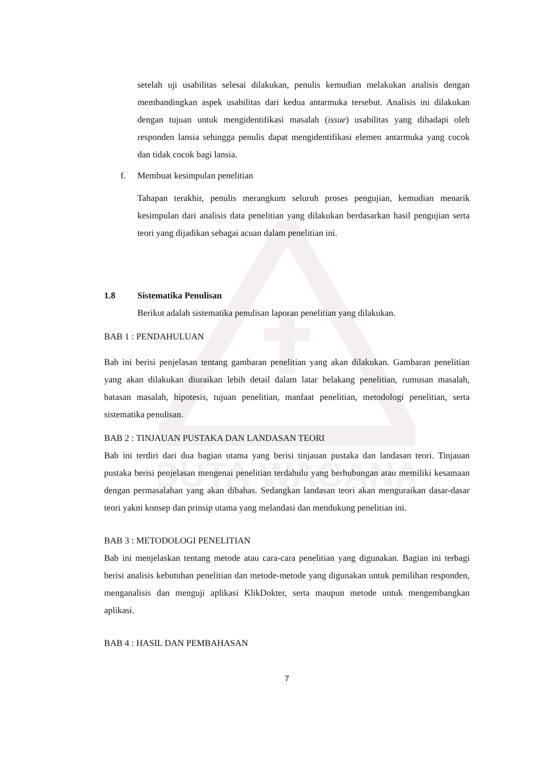DUTA WACANA
setelah uji usabilitas selesai dilakukan, penulis kemudian melakukan analisis dengan membandingkan aspek usabilitas dari kedua antarmuka tersebut. Analisis ini dilakukan dengan tujuan untuk mengidentifikasi masalah (issue) usabilitas yang dihadapi oleh responden lansia sehingga penulis dapat mengidentifikasi elemen antarmuka yang cocok dan tidak cocok bagi lansia.
f. Membuat kesimpulan penelitian
Tahapan terakhir, penulis merangkum seluruh proses pengujian, kemudian menarik kesimpulan dari analisis data penelitian yang dilakukan berdasarkan hasil pengujian serta teori yang dijadikan sebagai acuan dalam penelitian ini.
1.8 Sistematika Penulisan
Berikut adalah sistematika penulisan laporan penelitian yang dilakukan.
BAB 1 : PENDAHULUAN
Bab ini berisi penjelasan tentang gambaran penelitian yang akan dilakukan. Gambaran penelitian yang akan dilakukan diuraikan lebih detail dalam latar belakang penelitian, rumusan masalah, batasan masalah, hipotesis, tujuan penelitian, manfaat penelitian, metodologi penelitian, serta sistematika penulisan.
BAB 2 : TINJAUAN PUSTAKA DAN LANDASAN TEORI
Bab ini terdiri dari dua bagian utama yang berisi tinjauan pustaka dan landasan teori. Tinjauan pustaka berisi penjelasan mengenai penelitian terdahulu yang berhubungan atau memiliki kesamaan dengan permasalahan yang akan dibahas. Sedangkan landasan teori akan menguraikan dasar-dasar teori yakni konsep dan prinsip utama yang melandasi dan mendukung penelitian ini.
BAB 3 : METODOLOGI PENELITIAN
Bab ini menjelaskan tentang metode atau cara-cara penelitian yang digunakan. Bagian ini terbagi berisi analisis kebutuhan penelitian dan metode-metode yang digunakan untuk pemilihan responden, menganalisis dan menguji aplikasi KlikDokter, serta maupun metode untuk mengembangkan aplikasi.
BAB 4 : HASIL DAN PEMBAHASAN
7